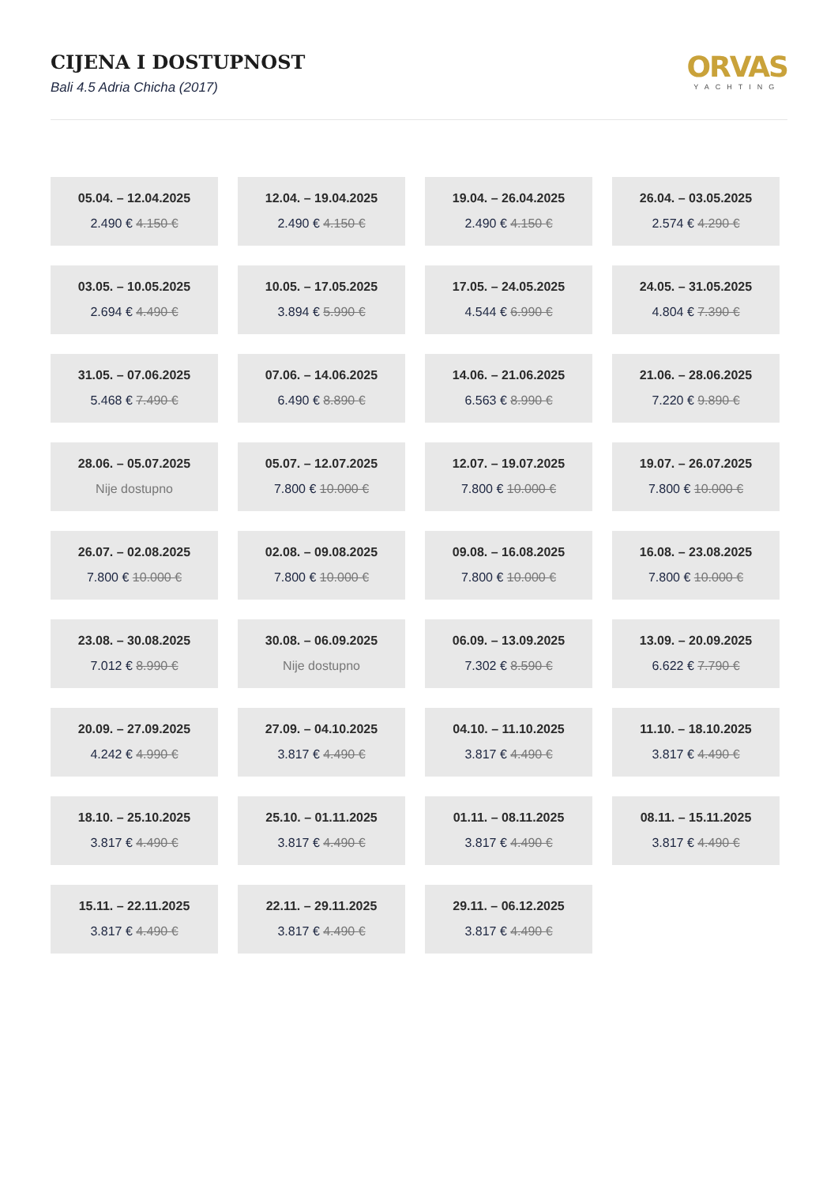CIJENA I DOSTUPNOST
Bali 4.5 Adria Chicha (2017)
ORVAS
YACHTING
05.04. – 12.04.2025
2.490 € 4.150 €
12.04. – 19.04.2025
2.490 € 4.150 €
19.04. – 26.04.2025
2.490 € 4.150 €
26.04. – 03.05.2025
2.574 € 4.290 €
03.05. – 10.05.2025
2.694 € 4.490 €
10.05. – 17.05.2025
3.894 € 5.990 €
17.05. – 24.05.2025
4.544 € 6.990 €
24.05. – 31.05.2025
4.804 € 7.390 €
31.05. – 07.06.2025
5.468 € 7.490 €
07.06. – 14.06.2025
6.490 € 8.890 €
14.06. – 21.06.2025
6.563 € 8.990 €
21.06. – 28.06.2025
7.220 € 9.890 €
28.06. – 05.07.2025
Nije dostupno
05.07. – 12.07.2025
7.800 € 10.000 €
12.07. – 19.07.2025
7.800 € 10.000 €
19.07. – 26.07.2025
7.800 € 10.000 €
26.07. – 02.08.2025
7.800 € 10.000 €
02.08. – 09.08.2025
7.800 € 10.000 €
09.08. – 16.08.2025
7.800 € 10.000 €
16.08. – 23.08.2025
7.800 € 10.000 €
23.08. – 30.08.2025
7.012 € 8.990 €
30.08. – 06.09.2025
Nije dostupno
06.09. – 13.09.2025
7.302 € 8.590 €
13.09. – 20.09.2025
6.622 € 7.790 €
20.09. – 27.09.2025
4.242 € 4.990 €
27.09. – 04.10.2025
3.817 € 4.490 €
04.10. – 11.10.2025
3.817 € 4.490 €
11.10. – 18.10.2025
3.817 € 4.490 €
18.10. – 25.10.2025
3.817 € 4.490 €
25.10. – 01.11.2025
3.817 € 4.490 €
01.11. – 08.11.2025
3.817 € 4.490 €
08.11. – 15.11.2025
3.817 € 4.490 €
15.11. – 22.11.2025
3.817 € 4.490 €
22.11. – 29.11.2025
3.817 € 4.490 €
29.11. – 06.12.2025
3.817 € 4.490 €